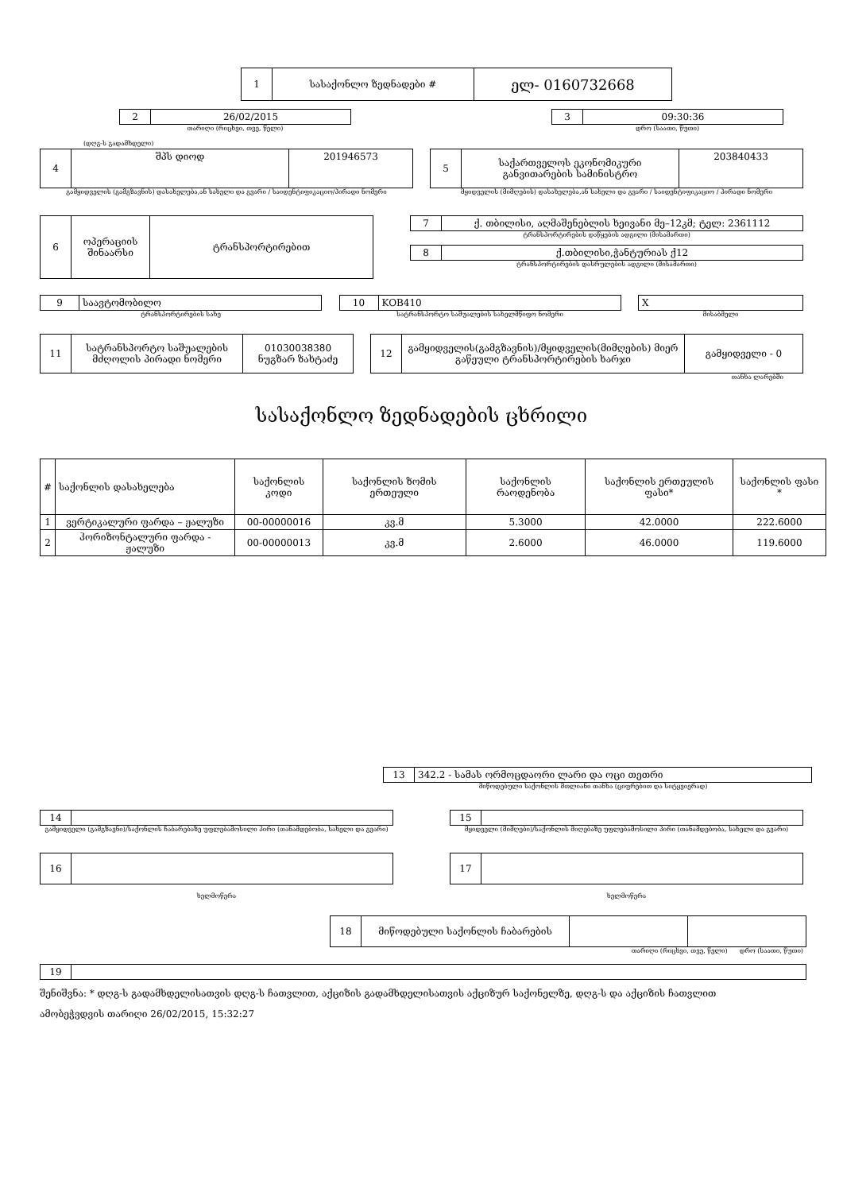| 1 | სასაქონლო ზედნადები # | ელ- 0160732668 |
| 2 | 26/02/2015 |
თარიღი (რიცხვი, თვე, წელი)
| 3 | 09:30:36 |
დრო (საათი, წუთი)
(დღგ-ს გადამხდელი)
| 4 | შპს დიოდ | 201946573 |
გამყიდველის (გამგზავნის) დასახელება,ან სახელი და გვარი / საიდენტიფიკაციო/პირადი ნომერი
| 5 | საქართველოს ეკონომიკური განვითარების სამინისტრო | 203840433 |
მყიდველის (მიმღების) დასახელება,ან სახელი და გვარი / საიდენტიფიკაციო / პირადი ნომერი
| 6 | ოპერაციის შინაარსი | ტრანსპორტირებით |
| 7 | ქ. თბილისი, აღმაშენებლის ხეივანი მე–12კმ; ტელ: 2361112 |
ტრანსპორტირების დაწყების ადგილი (მისამართი)
| 8 | ქ.თბილისი,ჭანტურიას ქ12 |
ტრანსპორტირების დასრულების ადგილი (მისამართი)
| 9 | საავტომობილო |
ტრანსპორტირების სახე
| 10 | KOB410 |
სატრანსპორტო საშუალების სახელმწიფო ნომერი
| X |
მისაბმელი
| 11 | სატრანსპორტო საშუალების მძღოლის პირადი ნომერი | 01030038380 ნუგზარ ზახტაძე |
| 12 | გამყიდველის(გამგზავნის)/მყიდველის(მიმღების) მიერ გაწეული ტრანსპორტირების ხარჯი | გამყიდველი - 0 |
თანხა ლარებში
სასაქონლო ზედნადების ცხრილი
| # | საქონლის დასახელება | საქონლის კოდი | საქონლის ზომის ერთეული | საქონლის რაოდენობა | საქონლის ერთეულის ფასი* | საქონლის ფასი * |
| --- | --- | --- | --- | --- | --- | --- |
| 1 | ვერტიკალური ფარდა – ჟალუზი | 00-00000016 | კვ.მ | 5.3000 | 42.0000 | 222.6000 |
| 2 | ჰორიზონტალური ფარდა - ჟალუზი | 00-00000013 | კვ.მ | 2.6000 | 46.0000 | 119.6000 |
| 13 | 342.2 - სამას ორმოცდაორი ლარი და ოცი თეთრი |
მიწოდებული საქონლის მთლიანი თანხა (ციფრებით და სიტყვიერად)
| 14 | |
გამყიდველი (გამგზავნი)/საქონლის ჩაბარებაზე უფლებამოსილი პირი (თანამდებობა, სახელი და გვარი)
| 15 | |
მყიდველი (მიმღები)/საქონლის მიღებაზე უფლებამოსილი პირი (თანამდებობა, სახელი და გვარი)
| 16 | |
ხელმოწერა
| 17 | |
ხელმოწერა
| 18 | მიწოდებული საქონლის ჩაბარების | | |
თარიღი (რიცხვი, თვე, წელი) დრო (საათი, წუთი)
| 19 | |
შენიშვნა: * დღგ-ს გადამხდელისათვის დღგ-ს ჩათვლით, აქციზის გადამხდელისათვის აქციზურ საქონელზე, დღგ-ს და აქციზის ჩათვლით
ამობეჭვდვის თარიღი 26/02/2015, 15:32:27